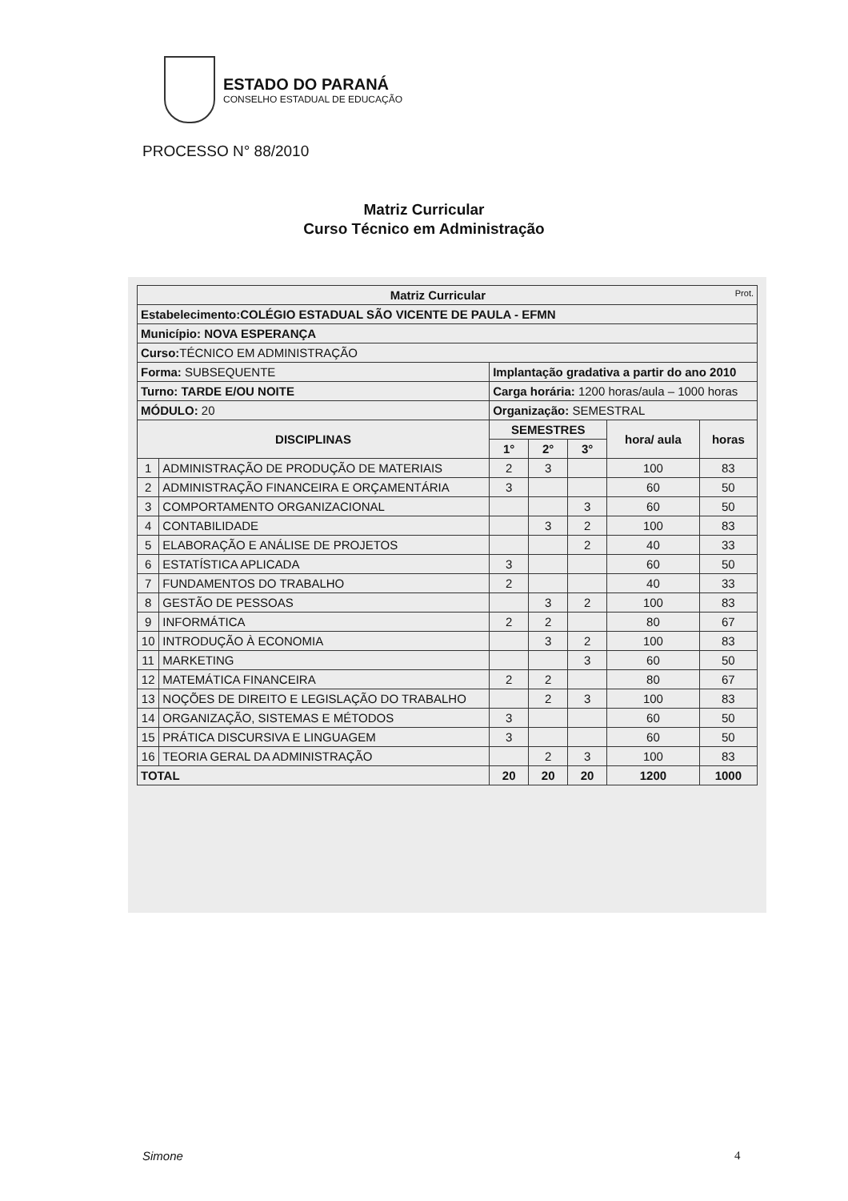ESTADO DO PARANÁ
CONSELHO ESTADUAL DE EDUCAÇÃO
PROCESSO N° 88/2010
Matriz Curricular
Curso Técnico em Administração
| Matriz Curricular Prot. | | | | | | |
| --- | --- | --- | --- | --- | --- | --- |
| Estabelecimento:COLÉGIO ESTADUAL SÃO VICENTE DE PAULA - EFMN | | | | | | |
| Município: NOVA ESPERANÇA | | | | | | |
| Curso: TÉCNICO EM ADMINISTRAÇÃO | | | | | | |
| Forma: SUBSEQUENTE | | Implantação gradativa a partir do ano 2010 | | | | |
| Turno: TARDE E/OU NOITE | | Carga horária: 1200 horas/aula – 1000 horas | | | | |
| MÓDULO: 20 | | Organização: SEMESTRAL | | | | |
| DISCIPLINAS | | SEMESTRES | | | hora/ aula | horas |
| | | 1° | 2° | 3° | | |
| 1 | ADMINISTRAÇÃO DE PRODUÇÃO DE MATERIAIS | 2 | 3 | | 100 | 83 |
| 2 | ADMINISTRAÇÃO FINANCEIRA E ORÇAMENTÁRIA | 3 | | | 60 | 50 |
| 3 | COMPORTAMENTO ORGANIZACIONAL | | | 3 | 60 | 50 |
| 4 | CONTABILIDADE | | 3 | 2 | 100 | 83 |
| 5 | ELABORAÇÃO E ANÁLISE DE PROJETOS | | | 2 | 40 | 33 |
| 6 | ESTATÍSTICA APLICADA | 3 | | | 60 | 50 |
| 7 | FUNDAMENTOS DO TRABALHO | 2 | | | 40 | 33 |
| 8 | GESTÃO DE PESSOAS | | 3 | 2 | 100 | 83 |
| 9 | INFORMÁTICA | 2 | 2 | | 80 | 67 |
| 10 | INTRODUÇÃO À ECONOMIA | | 3 | 2 | 100 | 83 |
| 11 | MARKETING | | | 3 | 60 | 50 |
| 12 | MATEMÁTICA FINANCEIRA | 2 | 2 | | 80 | 67 |
| 13 | NOÇÕES DE DIREITO E LEGISLAÇÃO DO TRABALHO | | 2 | 3 | 100 | 83 |
| 14 | ORGANIZAÇÃO, SISTEMAS E MÉTODOS | 3 | | | 60 | 50 |
| 15 | PRÁTICA DISCURSIVA E LINGUAGEM | 3 | | | 60 | 50 |
| 16 | TEORIA GERAL DA ADMINISTRAÇÃO | | 2 | 3 | 100 | 83 |
| TOTAL | | 20 | 20 | 20 | 1200 | 1000 |
Simone 4